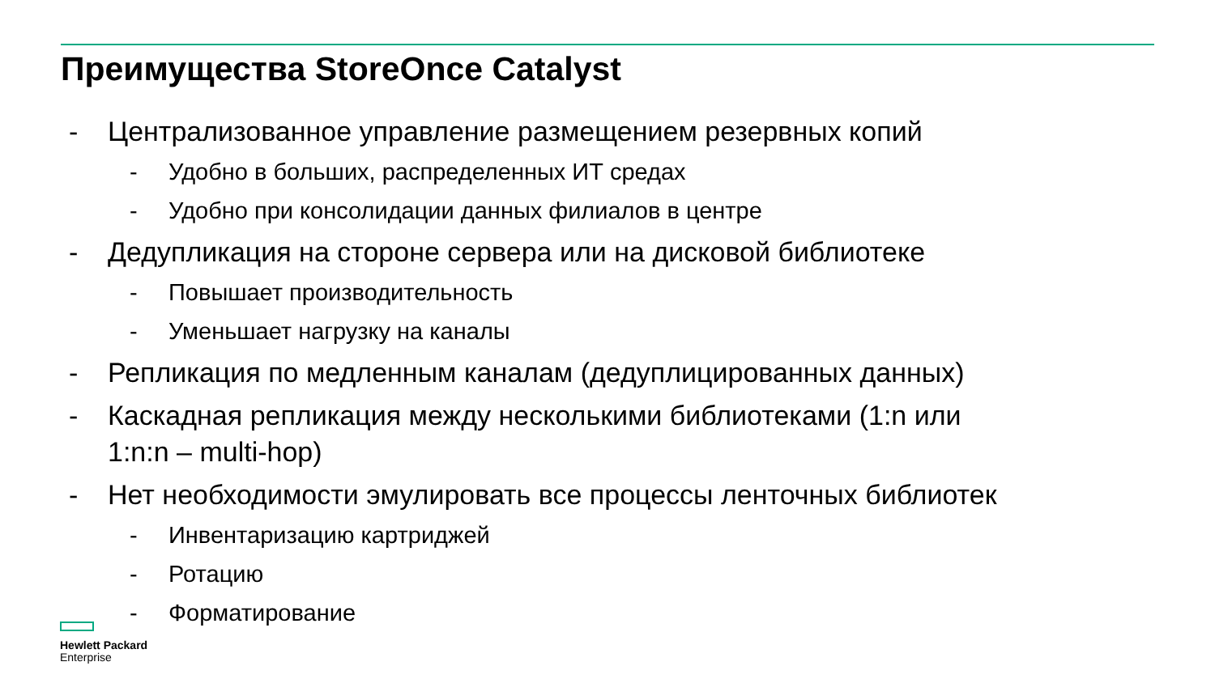Преимущества StoreOnce Catalyst
- Централизованное управление размещением резервных копий
- Удобно в больших, распределенных ИТ средах
- Удобно при консолидации данных филиалов в центре
- Дедупликация на стороне сервера или на дисковой библиотеке
- Повышает производительность
- Уменьшает нагрузку на каналы
- Репликация по медленным каналам (дедуплицированных данных)
- Каскадная репликация между несколькими библиотеками (1:n или
1:n:n – multi-hop)
- Нет необходимости эмулировать все процессы ленточных библиотек
- Инвентаризацию картриджей
- Ротацию
- Форматирование
Hewlett Packard
Enterprise